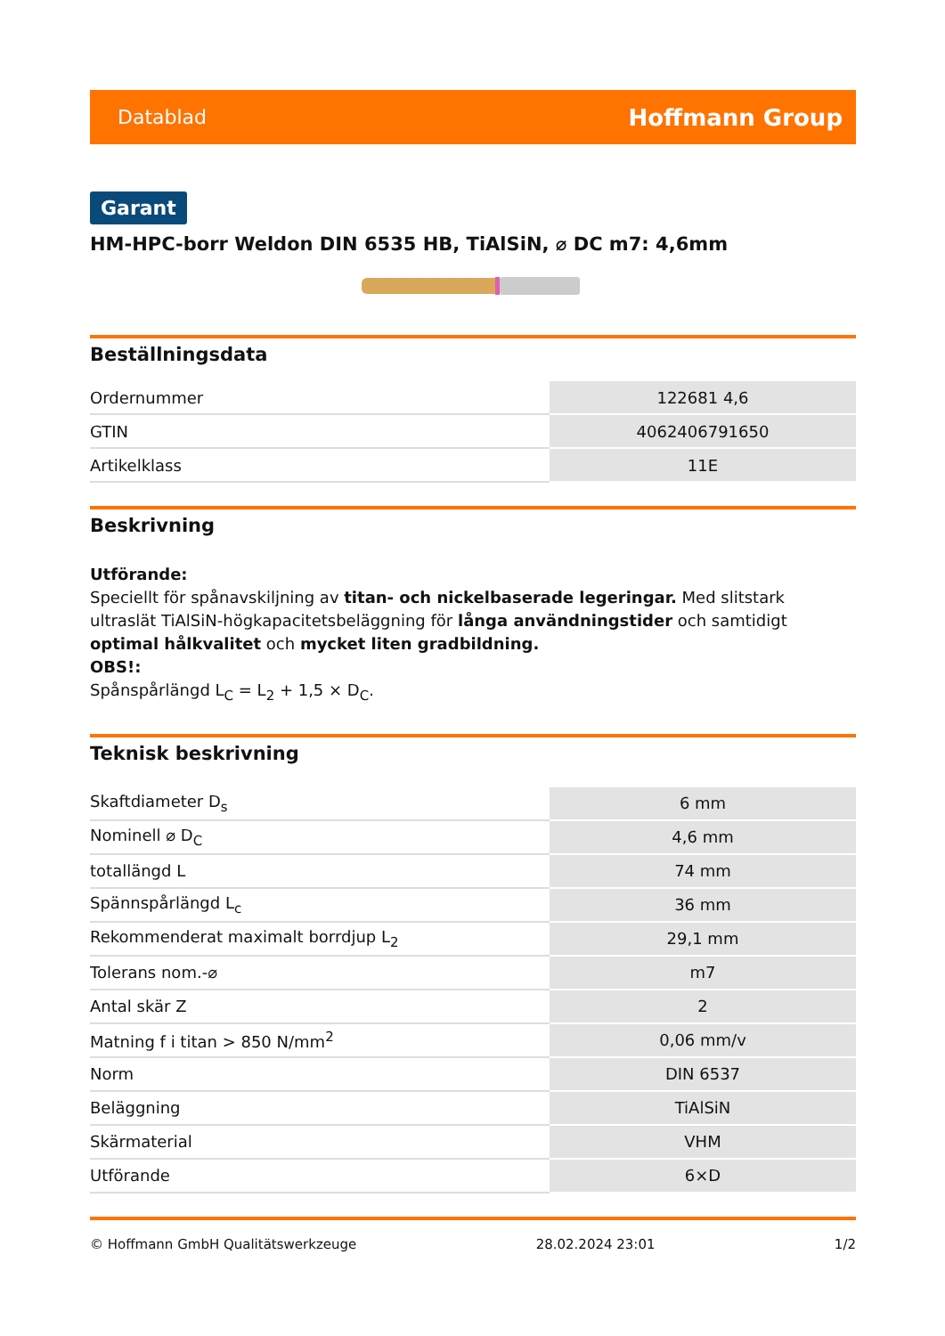Datablad Hoffmann Group
Garant
HM-HPC-borr Weldon DIN 6535 HB, TiAlSiN, ⌀ DC m7: 4,6mm
Beställningsdata
| Ordernummer | 122681 4,6 |
| GTIN | 4062406791650 |
| Artikelklass | 11E |
Beskrivning
Utförande:
Speciellt för spånavskiljning av titan- och nickelbaserade legeringar. Med slitstark ultraslät TiAlSiN-högkapacitetsbeläggning för långa användningstider och samtidigt optimal hålkvalitet och mycket liten gradbildning.
OBS!:
Spånspårlängd L<sub>C</sub> = L<sub>2</sub> + 1,5 × D<sub>C</sub>.
Teknisk beskrivning
| Skaftdiameter D<sub>s</sub> | 6 mm |
| Nominell ⌀ D<sub>C</sub> | 4,6 mm |
| totallängd L | 74 mm |
| Spännspårlängd L<sub>c</sub> | 36 mm |
| Rekommenderat maximalt borrdjup L<sub>2</sub> | 29,1 mm |
| Tolerans nom.-⌀ | m7 |
| Antal skär Z | 2 |
| Matning f i titan > 850 N/mm<sup>2</sup> | 0,06 mm/v |
| Norm | DIN 6537 |
| Beläggning | TiAlSiN |
| Skärmaterial | VHM |
| Utförande | 6×D |
© Hoffmann GmbH Qualitätswerkzeuge 28.02.2024 23:01 1/2